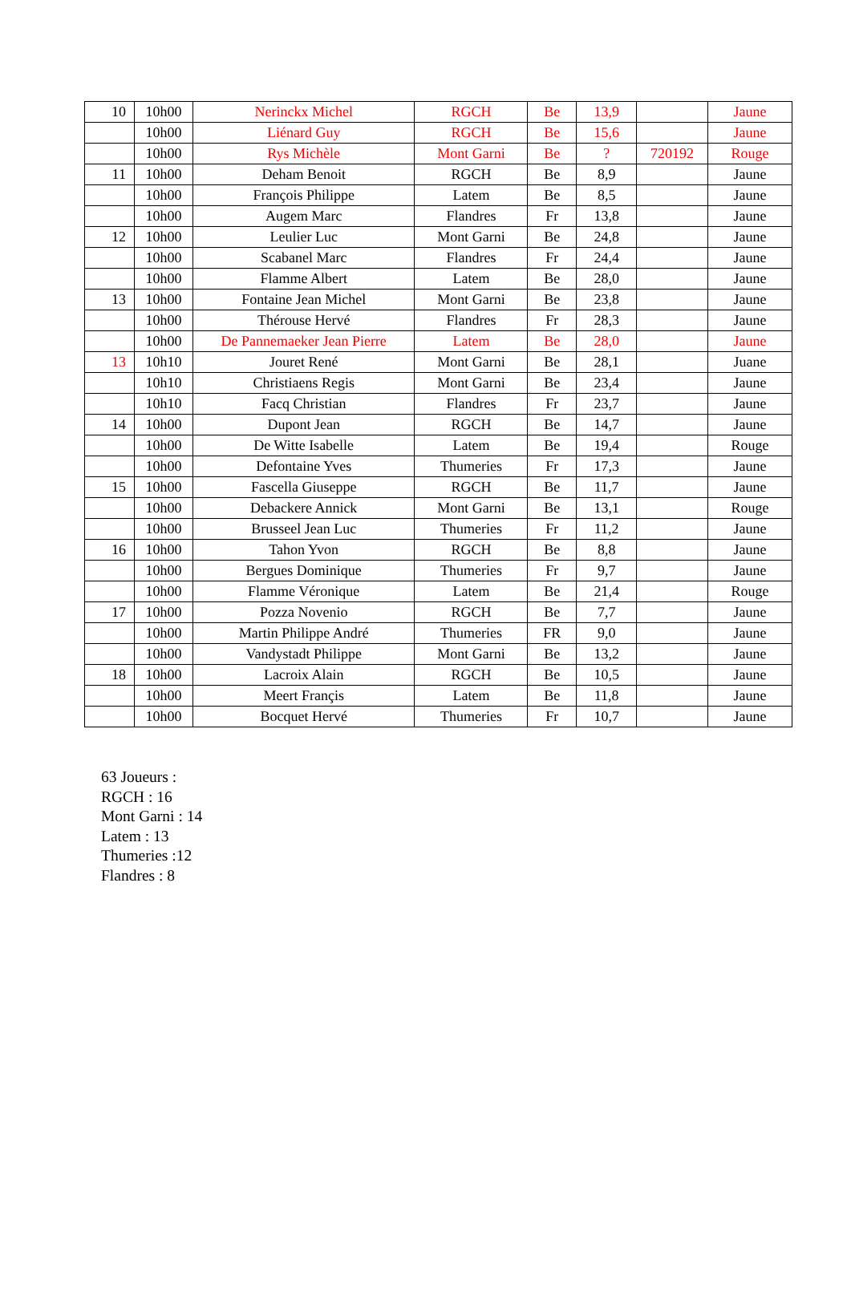| 10 | 10h00 | Nerinckx Michel | RGCH | Be | 13,9 | | Jaune |
| | 10h00 | Liénard Guy | RGCH | Be | 15,6 | | Jaune |
| | 10h00 | Rys Michèle | Mont Garni | Be | ? | 720192 | Rouge |
| 11 | 10h00 | Deham Benoit | RGCH | Be | 8,9 | | Jaune |
| | 10h00 | François Philippe | Latem | Be | 8,5 | | Jaune |
| | 10h00 | Augem Marc | Flandres | Fr | 13,8 | | Jaune |
| 12 | 10h00 | Leulier Luc | Mont Garni | Be | 24,8 | | Jaune |
| | 10h00 | Scabanel Marc | Flandres | Fr | 24,4 | | Jaune |
| | 10h00 | Flamme Albert | Latem | Be | 28,0 | | Jaune |
| 13 | 10h00 | Fontaine Jean Michel | Mont Garni | Be | 23,8 | | Jaune |
| | 10h00 | Thérouse Hervé | Flandres | Fr | 28,3 | | Jaune |
| | 10h00 | De Pannemaeker Jean Pierre | Latem | Be | 28,0 | | Jaune |
| 13 | 10h10 | Jouret René | Mont Garni | Be | 28,1 | | Juane |
| | 10h10 | Christiaens Regis | Mont Garni | Be | 23,4 | | Jaune |
| | 10h10 | Facq Christian | Flandres | Fr | 23,7 | | Jaune |
| 14 | 10h00 | Dupont Jean | RGCH | Be | 14,7 | | Jaune |
| | 10h00 | De Witte Isabelle | Latem | Be | 19,4 | | Rouge |
| | 10h00 | Defontaine Yves | Thumeries | Fr | 17,3 | | Jaune |
| 15 | 10h00 | Fascella Giuseppe | RGCH | Be | 11,7 | | Jaune |
| | 10h00 | Debackere Annick | Mont Garni | Be | 13,1 | | Rouge |
| | 10h00 | Brusseel Jean Luc | Thumeries | Fr | 11,2 | | Jaune |
| 16 | 10h00 | Tahon Yvon | RGCH | Be | 8,8 | | Jaune |
| | 10h00 | Bergues Dominique | Thumeries | Fr | 9,7 | | Jaune |
| | 10h00 | Flamme Véronique | Latem | Be | 21,4 | | Rouge |
| 17 | 10h00 | Pozza Novenio | RGCH | Be | 7,7 | | Jaune |
| | 10h00 | Martin Philippe André | Thumeries | FR | 9,0 | | Jaune |
| | 10h00 | Vandystadt Philippe | Mont Garni | Be | 13,2 | | Jaune |
| 18 | 10h00 | Lacroix Alain | RGCH | Be | 10,5 | | Jaune |
| | 10h00 | Meert Françis | Latem | Be | 11,8 | | Jaune |
| | 10h00 | Bocquet Hervé | Thumeries | Fr | 10,7 | | Jaune |
63 Joueurs :
RGCH : 16
Mont Garni : 14
Latem : 13
Thumeries :12
Flandres : 8